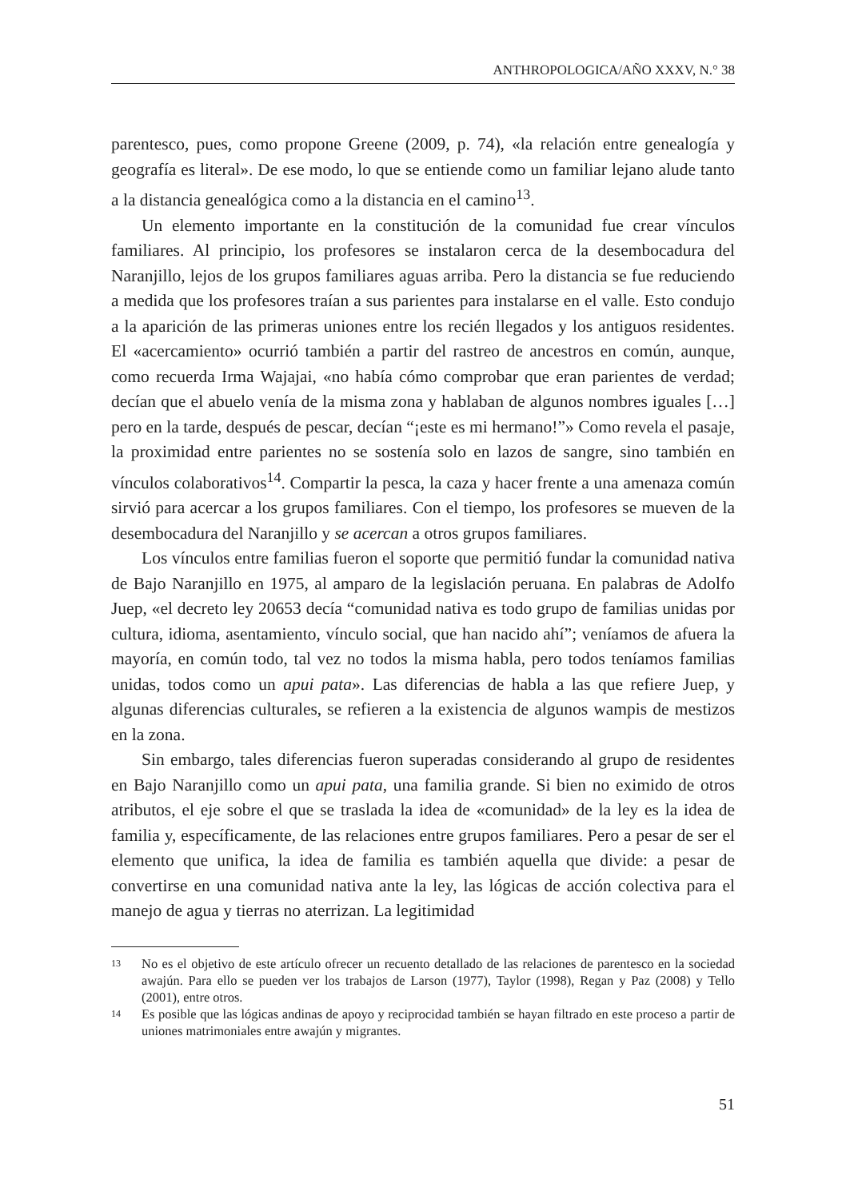ANTHROPOLOGICA/AÑO XXXV, N.° 38
parentesco, pues, como propone Greene (2009, p. 74), «la relación entre genealogía y geografía es literal». De ese modo, lo que se entiende como un familiar lejano alude tanto a la distancia genealógica como a la distancia en el camino<sup>13</sup>.
Un elemento importante en la constitución de la comunidad fue crear vínculos familiares. Al principio, los profesores se instalaron cerca de la desembocadura del Naranjillo, lejos de los grupos familiares aguas arriba. Pero la distancia se fue reduciendo a medida que los profesores traían a sus parientes para instalarse en el valle. Esto condujo a la aparición de las primeras uniones entre los recién llegados y los antiguos residentes. El «acercamiento» ocurrió también a partir del rastreo de ancestros en común, aunque, como recuerda Irma Wajajai, «no había cómo comprobar que eran parientes de verdad; decían que el abuelo venía de la misma zona y hablaban de algunos nombres iguales […] pero en la tarde, después de pescar, decían “¡este es mi hermano!”» Como revela el pasaje, la proximidad entre parientes no se sostenía solo en lazos de sangre, sino también en vínculos colaborativos<sup>14</sup>. Compartir la pesca, la caza y hacer frente a una amenaza común sirvió para acercar a los grupos familiares. Con el tiempo, los profesores se mueven de la desembocadura del Naranjillo y se acercan a otros grupos familiares.
Los vínculos entre familias fueron el soporte que permitió fundar la comunidad nativa de Bajo Naranjillo en 1975, al amparo de la legislación peruana. En palabras de Adolfo Juep, «el decreto ley 20653 decía “comunidad nativa es todo grupo de familias unidas por cultura, idioma, asentamiento, vínculo social, que han nacido ahí”; veníamos de afuera la mayoría, en común todo, tal vez no todos la misma habla, pero todos teníamos familias unidas, todos como un apui pata». Las diferencias de habla a las que refiere Juep, y algunas diferencias culturales, se refieren a la existencia de algunos wampis de mestizos en la zona.
Sin embargo, tales diferencias fueron superadas considerando al grupo de residentes en Bajo Naranjillo como un apui pata, una familia grande. Si bien no eximido de otros atributos, el eje sobre el que se traslada la idea de «comunidad» de la ley es la idea de familia y, específicamente, de las relaciones entre grupos familiares. Pero a pesar de ser el elemento que unifica, la idea de familia es también aquella que divide: a pesar de convertirse en una comunidad nativa ante la ley, las lógicas de acción colectiva para el manejo de agua y tierras no aterrizan. La legitimidad
13 No es el objetivo de este artículo ofrecer un recuento detallado de las relaciones de parentesco en la sociedad awajún. Para ello se pueden ver los trabajos de Larson (1977), Taylor (1998), Regan y Paz (2008) y Tello (2001), entre otros.
14 Es posible que las lógicas andinas de apoyo y reciprocidad también se hayan filtrado en este proceso a partir de uniones matrimoniales entre awajún y migrantes.
51